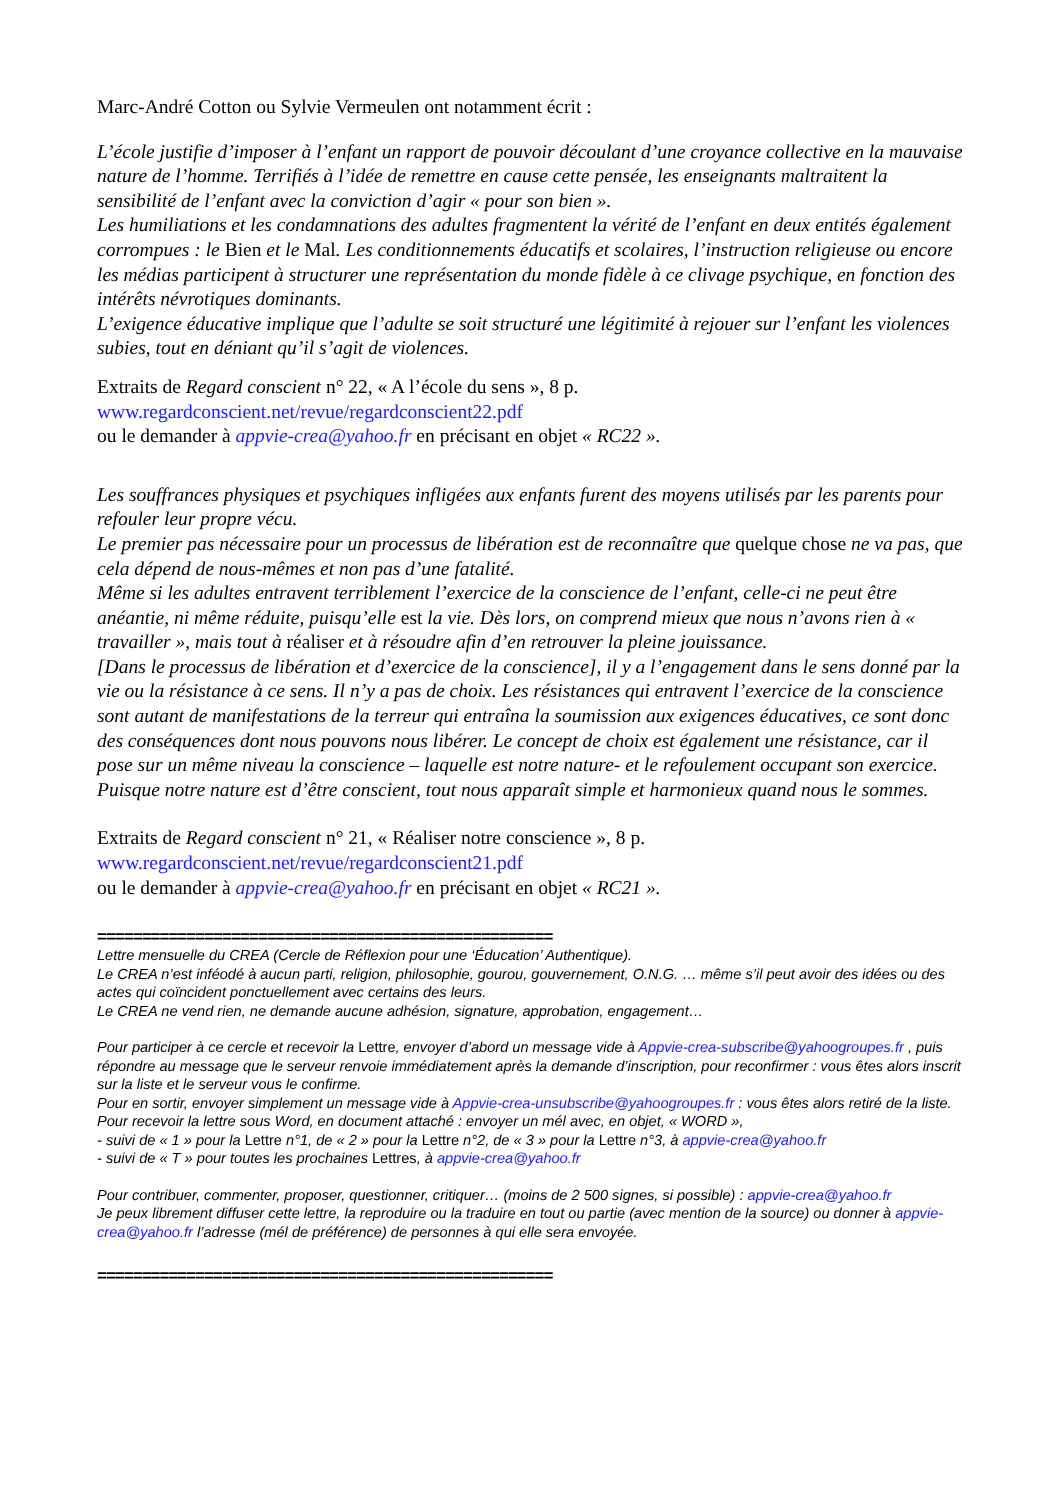Marc-André Cotton ou Sylvie Vermeulen ont notamment écrit :
L’école justifie d’imposer à l’enfant un rapport de pouvoir découlant d’une croyance collective en la mauvaise nature de l’homme. Terrifiés à l’idée de remettre en cause cette pensée, les enseignants maltraitent la sensibilité de l’enfant avec la conviction d’agir « pour son bien ».
Les humiliations et les condamnations des adultes fragmentent la vérité de l’enfant en deux entités également corrompues : le Bien et le Mal. Les conditionnements éducatifs et scolaires, l’instruction religieuse ou encore les médias participent à structurer une représentation du monde fidèle à ce clivage psychique, en fonction des intérêts névrotiques dominants.
L’exigence éducative implique que l’adulte se soit structuré une légitimité à rejouer sur l’enfant les violences subies, tout en déniant qu’il s’agit de violences.
Extraits de Regard conscient n° 22, « A l’école du sens », 8 p.
www.regardconscient.net/revue/regardconscient22.pdf
ou le demander à appvie-crea@yahoo.fr en précisant en objet « RC22 ».
Les souffrances physiques et psychiques infligées aux enfants furent des moyens utilisés par les parents pour refouler leur propre vécu.
Le premier pas nécessaire pour un processus de libération est de reconnaître que quelque chose ne va pas, que cela dépend de nous-mêmes et non pas d’une fatalité.
Même si les adultes entravent terriblement l’exercice de la conscience de l’enfant, celle-ci ne peut être anéantie, ni même réduite, puisqu’elle est la vie. Dès lors, on comprend mieux que nous n’avons rien à « travailler », mais tout à réaliser et à résoudre afin d’en retrouver la pleine jouissance.
[Dans le processus de libération et d’exercice de la conscience], il y a l’engagement dans le sens donné par la vie ou la résistance à ce sens. Il n’y a pas de choix. Les résistances qui entravent l’exercice de la conscience sont autant de manifestations de la terreur qui entraîna la soumission aux exigences éducatives, ce sont donc des conséquences dont nous pouvons nous libérer. Le concept de choix est également une résistance, car il pose sur un même niveau la conscience – laquelle est notre nature- et le refoulement occupant son exercice.
Puisque notre nature est d’être conscient, tout nous apparaît simple et harmonieux quand nous le sommes.
Extraits de Regard conscient n° 21, « Réaliser notre conscience », 8 p.
www.regardconscient.net/revue/regardconscient21.pdf
ou le demander à appvie-crea@yahoo.fr en précisant en objet « RC21 ».
===================================================
Lettre mensuelle du CREA (Cercle de Réflexion pour une ‘Éducation’ Authentique).
Le CREA n’est inféodé à aucun parti, religion, philosophie, gourou, gouvernement, O.N.G. … même s’il peut avoir des idées ou des actes qui coïncident ponctuellement avec certains des leurs.
Le CREA ne vend rien, ne demande aucune adhésion, signature, approbation, engagement…
Pour participer à ce cercle et recevoir la Lettre, envoyer d’abord un message vide à Appvie-crea-subscribe@yahoogroupes.fr , puis répondre au message que le serveur renvoie immédiatement après la demande d’inscription, pour reconfirmer : vous êtes alors inscrit sur la liste et le serveur vous le confirme.
Pour en sortir, envoyer simplement un message vide à Appvie-crea-unsubscribe@yahoogroupes.fr : vous êtes alors retiré de la liste.
Pour recevoir la lettre sous Word, en document attaché : envoyer un mél avec, en objet, « WORD »,
- suivi de « 1 » pour la Lettre n°1, de « 2 » pour la Lettre n°2, de « 3 » pour la Lettre n°3, à appvie-crea@yahoo.fr
- suivi de « T » pour toutes les prochaines Lettres, à appvie-crea@yahoo.fr
Pour contribuer, commenter, proposer, questionner, critiquer… (moins de 2 500 signes, si possible) : appvie-crea@yahoo.fr
Je peux librement diffuser cette lettre, la reproduire ou la traduire en tout ou partie (avec mention de la source) ou donner à appvie-crea@yahoo.fr l’adresse (mél de préférence) de personnes à qui elle sera envoyée.
===================================================